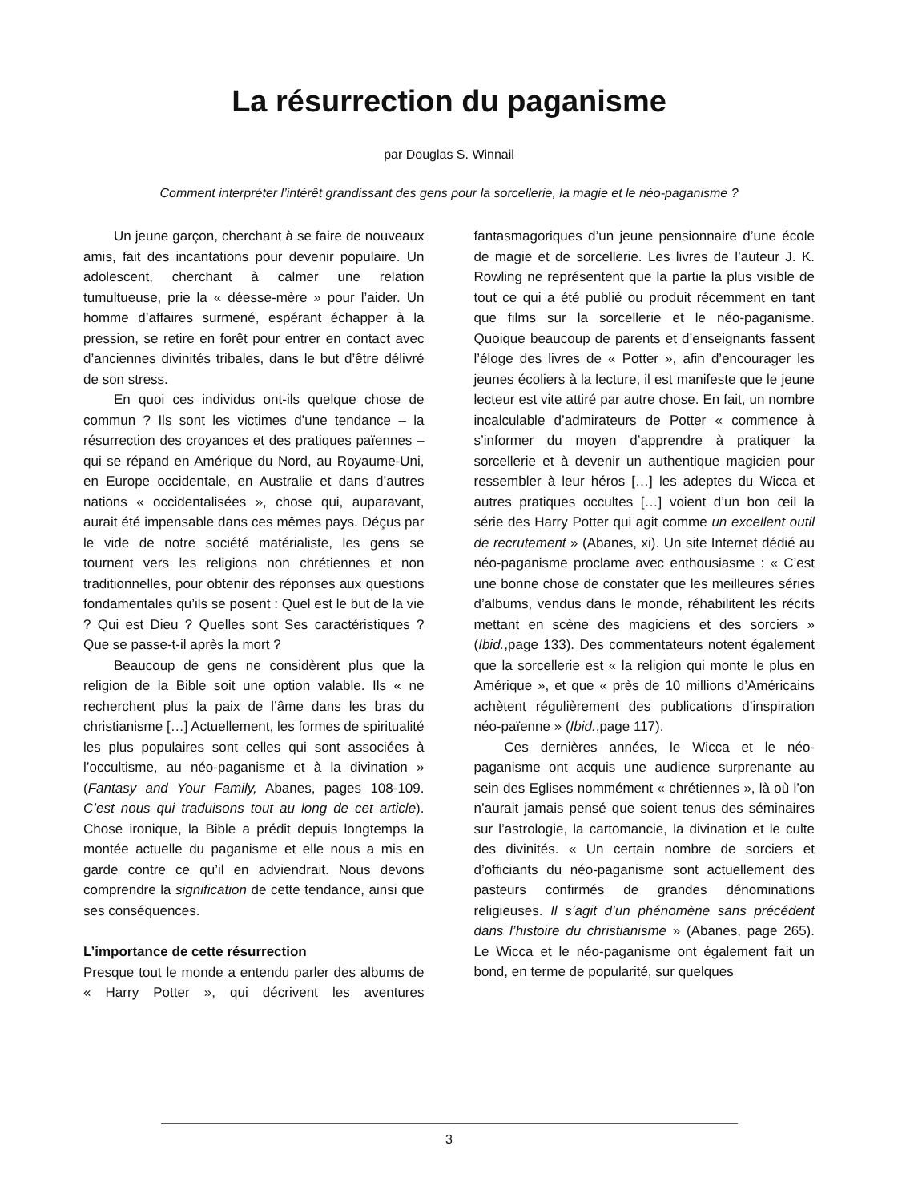La résurrection du paganisme
par Douglas S. Winnail
Comment interpréter l’intérêt grandissant des gens pour la sorcellerie, la magie et le néo-paganisme ?
Un jeune garçon, cherchant à se faire de nouveaux amis, fait des incantations pour devenir populaire. Un adolescent, cherchant à calmer une relation tumultueuse, prie la « déesse-mère » pour l’aider. Un homme d’affaires surmené, espérant échapper à la pression, se retire en forêt pour entrer en contact avec d’anciennes divinités tribales, dans le but d’être délivré de son stress.
En quoi ces individus ont-ils quelque chose de commun ? Ils sont les victimes d’une tendance – la résurrection des croyances et des pratiques païennes – qui se répand en Amérique du Nord, au Royaume-Uni, en Europe occidentale, en Australie et dans d’autres nations « occidentalisées », chose qui, auparavant, aurait été impensable dans ces mêmes pays. Déçus par le vide de notre société matérialiste, les gens se tournent vers les religions non chrétiennes et non traditionnelles, pour obtenir des réponses aux questions fondamentales qu’ils se posent : Quel est le but de la vie ? Qui est Dieu ? Quelles sont Ses caractéristiques ? Que se passe-t-il après la mort ?
Beaucoup de gens ne considèrent plus que la religion de la Bible soit une option valable. Ils « ne recherchent plus la paix de l’âme dans les bras du christianisme […] Actuellement, les formes de spiritualité les plus populaires sont celles qui sont associées à l’occultisme, au néo-paganisme et à la divination » (Fantasy and Your Family, Abanes, pages 108-109. C’est nous qui traduisons tout au long de cet article). Chose ironique, la Bible a prédit depuis longtemps la montée actuelle du paganisme et elle nous a mis en garde contre ce qu’il en adviendrait. Nous devons comprendre la signification de cette tendance, ainsi que ses conséquences.
L’importance de cette résurrection
Presque tout le monde a entendu parler des albums de « Harry Potter », qui décrivent les aventures fantasmagoriques d’un jeune pensionnaire d’une école de magie et de sorcellerie. Les livres de l’auteur J. K. Rowling ne représentent que la partie la plus visible de tout ce qui a été publié ou produit récemment en tant que films sur la sorcellerie et le néo-paganisme. Quoique beaucoup de parents et d’enseignants fassent l’éloge des livres de « Potter », afin d’encourager les jeunes écoliers à la lecture, il est manifeste que le jeune lecteur est vite attiré par autre chose. En fait, un nombre incalculable d’admirateurs de Potter « commence à s’informer du moyen d’apprendre à pratiquer la sorcellerie et à devenir un authentique magicien pour ressembler à leur héros […] les adeptes du Wicca et autres pratiques occultes […] voient d’un bon œil la série des Harry Potter qui agit comme un excellent outil de recrutement » (Abanes, xi). Un site Internet dédié au néo-paganisme proclame avec enthousiasme : « C’est une bonne chose de constater que les meilleures séries d’albums, vendus dans le monde, réhabilitent les récits mettant en scène des magiciens et des sorciers » (Ibid.,page 133). Des commentateurs notent également que la sorcellerie est « la religion qui monte le plus en Amérique », et que « près de 10 millions d’Américains achètent régulièrement des publications d’inspiration néo-païenne » (Ibid.,page 117).
Ces dernières années, le Wicca et le néo-paganisme ont acquis une audience surprenante au sein des Eglises nommément « chrétiennes », là où l’on n’aurait jamais pensé que soient tenus des séminaires sur l’astrologie, la cartomancie, la divination et le culte des divinités. « Un certain nombre de sorciers et d’officiants du néo-paganisme sont actuellement des pasteurs confirmés de grandes dénominations religieuses. Il s’agit d’un phénomène sans précédent dans l’histoire du christianisme » (Abanes, page 265). Le Wicca et le néo-paganisme ont également fait un bond, en terme de popularité, sur quelques
3